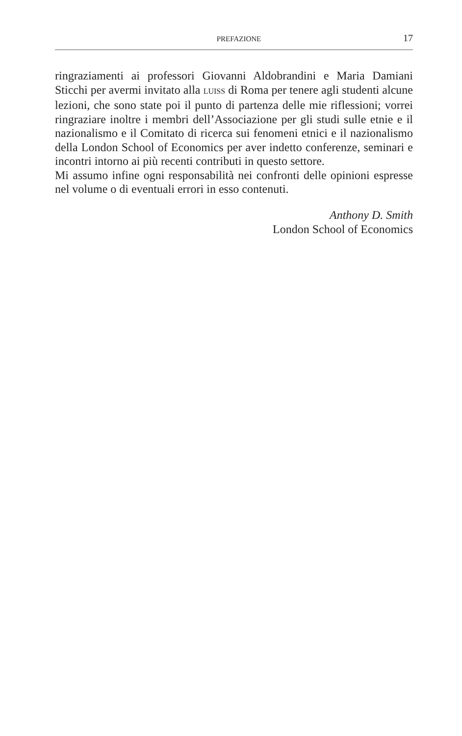PREFAZIONE 17
ringraziamenti ai professori Giovanni Aldobrandini e Maria Damiani Sticchi per avermi invitato alla LUISS di Roma per tenere agli studenti alcune lezioni, che sono state poi il punto di partenza delle mie rifles­sioni; vorrei ringraziare inoltre i membri dell’Associazione per gli studi sulle etnie e il nazionalismo e il Comitato di ricerca sui fenomeni etni­ci e il nazionalismo della London School of Economics per aver indet­to conferenze, seminari e incontri intorno ai più recenti contributi in questo settore.
Mi assumo infine ogni responsabilità nei confronti delle opinioni espresse nel volume o di eventuali errori in esso contenuti.
Anthony D. Smith
London School of Economics